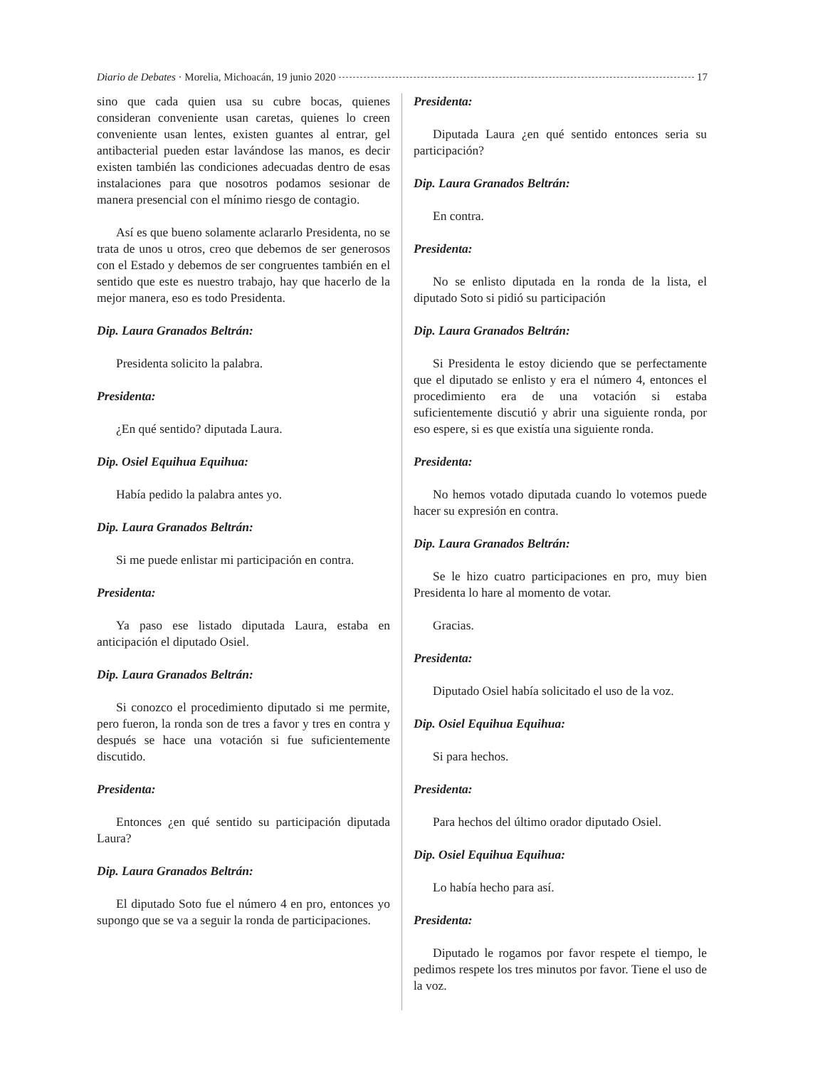Diario de Debates · Morelia, Michoacán, 19 junio 2020 17
sino que cada quien usa su cubre bocas, quienes consideran conveniente usan caretas, quienes lo creen conveniente usan lentes, existen guantes al entrar, gel antibacterial pueden estar lavándose las manos, es decir existen también las condiciones adecuadas dentro de esas instalaciones para que nosotros podamos sesionar de manera presencial con el mínimo riesgo de contagio.
Así es que bueno solamente aclararlo Presidenta, no se trata de unos u otros, creo que debemos de ser generosos con el Estado y debemos de ser congruentes también en el sentido que este es nuestro trabajo, hay que hacerlo de la mejor manera, eso es todo Presidenta.
Dip. Laura Granados Beltrán:
Presidenta solicito la palabra.
Presidenta:
¿En qué sentido? diputada Laura.
Dip. Osiel Equihua Equihua:
Había pedido la palabra antes yo.
Dip. Laura Granados Beltrán:
Si me puede enlistar mi participación en contra.
Presidenta:
Ya paso ese listado diputada Laura, estaba en anticipación el diputado Osiel.
Dip. Laura Granados Beltrán:
Si conozco el procedimiento diputado si me permite, pero fueron, la ronda son de tres a favor y tres en contra y después se hace una votación si fue suficientemente discutido.
Presidenta:
Entonces ¿en qué sentido su participación diputada Laura?
Dip. Laura Granados Beltrán:
El diputado Soto fue el número 4 en pro, entonces yo supongo que se va a seguir la ronda de participaciones.
Presidenta:
Diputada Laura ¿en qué sentido entonces seria su participación?
Dip. Laura Granados Beltrán:
En contra.
Presidenta:
No se enlisto diputada en la ronda de la lista, el diputado Soto si pidió su participación
Dip. Laura Granados Beltrán:
Si Presidenta le estoy diciendo que se perfectamente que el diputado se enlisto y era el número 4, entonces el procedimiento era de una votación si estaba suficientemente discutió y abrir una siguiente ronda, por eso espere, si es que existía una siguiente ronda.
Presidenta:
No hemos votado diputada cuando lo votemos puede hacer su expresión en contra.
Dip. Laura Granados Beltrán:
Se le hizo cuatro participaciones en pro, muy bien Presidenta lo hare al momento de votar.
Gracias.
Presidenta:
Diputado Osiel había solicitado el uso de la voz.
Dip. Osiel Equihua Equihua:
Si para hechos.
Presidenta:
Para hechos del último orador diputado Osiel.
Dip. Osiel Equihua Equihua:
Lo había hecho para así.
Presidenta:
Diputado le rogamos por favor respete el tiempo, le pedimos respete los tres minutos por favor. Tiene el uso de la voz.